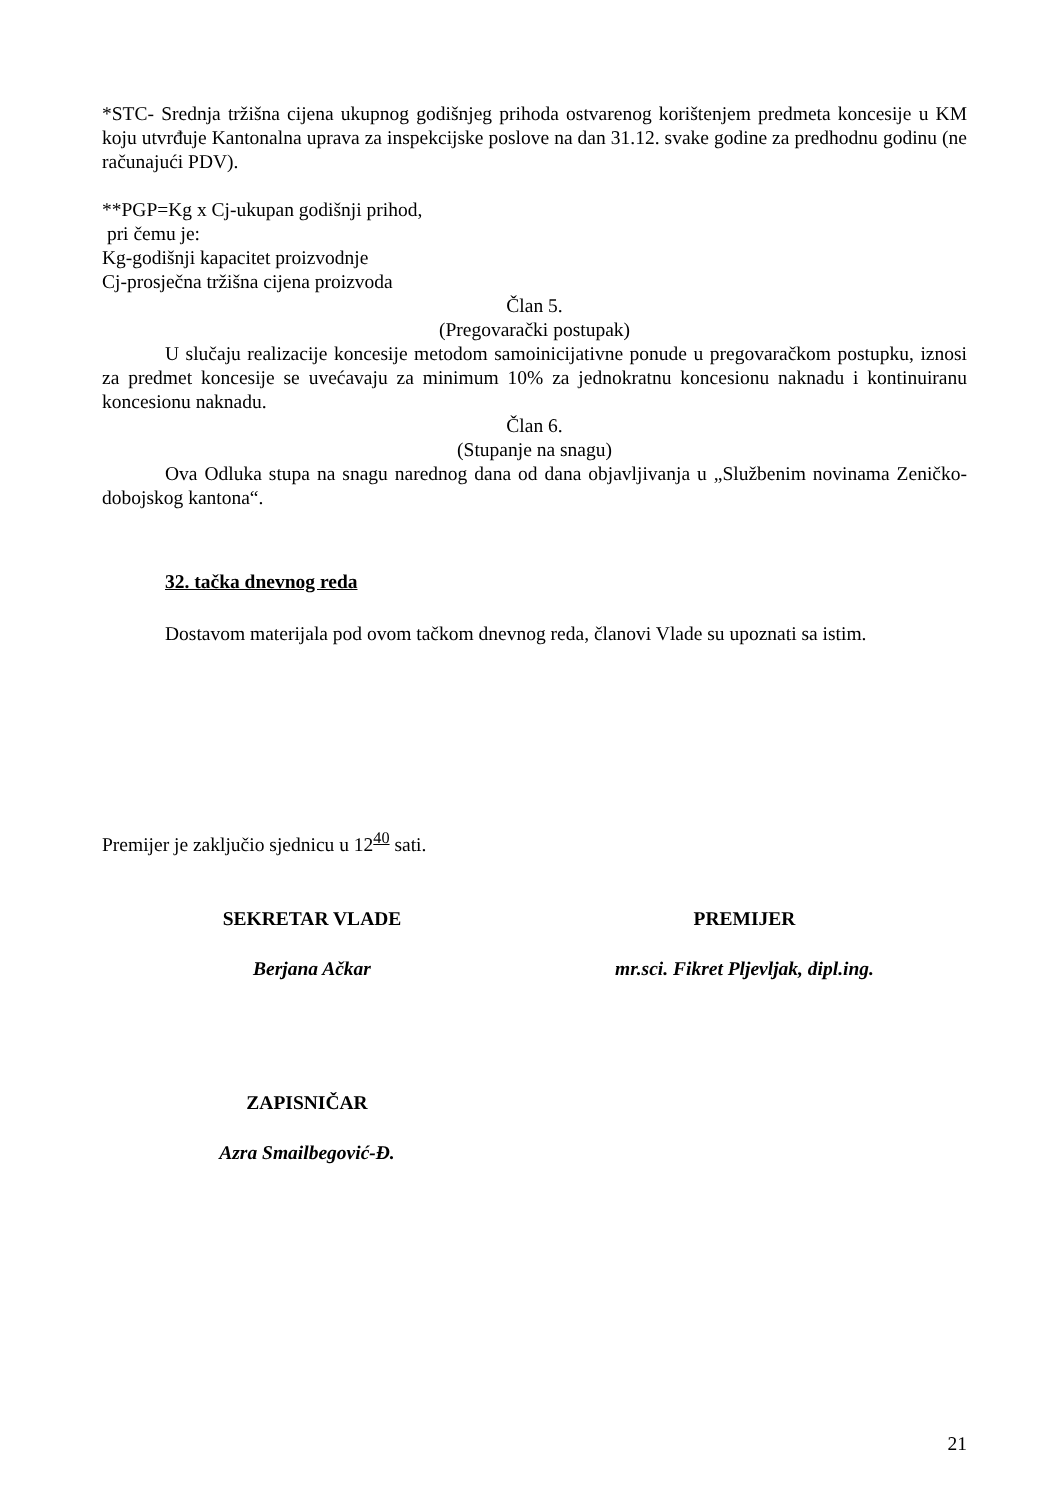*STC- Srednja tržišna cijena ukupnog godišnjeg prihoda ostvarenog korištenjem predmeta koncesije u KM koju utvrđuje Kantonalna uprava za inspekcijske poslove na dan 31.12. svake godine za predhodnu godinu (ne računajući PDV).
**PGP=Kg x Cj-ukupan godišnji prihod,
pri čemu je:
Kg-godišnji kapacitet proizvodnje
Cj-prosječna tržišna cijena proizvoda
Član 5.
(Pregovarački postupak)
U slučaju realizacije koncesije metodom samoinicijativne ponude u pregovaračkom postupku, iznosi za predmet koncesije se uvećavaju za minimum 10% za jednokratnu koncesionu naknadu i kontinuiranu koncesionu naknadu.
Član 6.
(Stupanje na snagu)
Ova Odluka stupa na snagu narednog dana od dana objavljivanja u „Službenim novinama Zeničko-dobojskog kantona“.
32. tačka dnevnog reda
Dostavom materijala pod ovom tačkom dnevnog reda, članovi Vlade su upoznati sa istim.
Premijer je zaključio sjednicu u 12<sup>40</sup> sati.
SEKRETAR VLADE PREMIJER
Berjana Ačkar mr.sci. Fikret Pljevljak, dipl.ing.
ZAPISNIČAR
Azra Smailbegović-Đ.
21